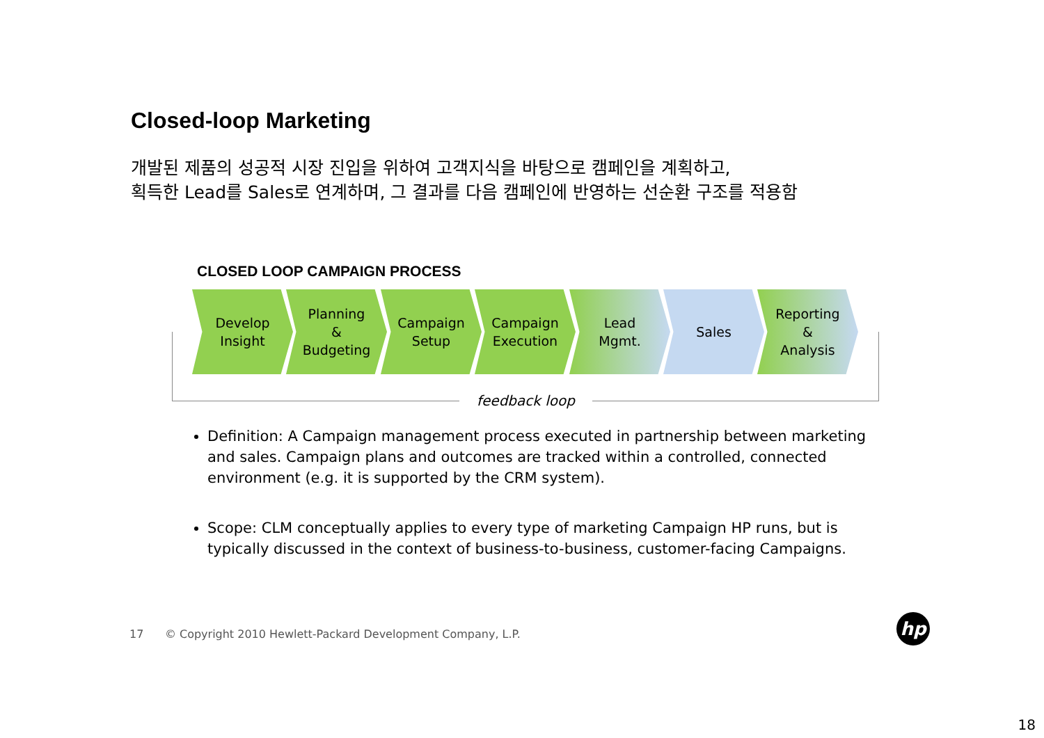Closed-loop Marketing
개발된 제품의 성공적 시장 진입을 위하여 고객지식을 바탕으로 캠페인을 계획하고,
획득한 Lead를 Sales로 연계하며, 그 결과를 다음 캠페인에 반영하는 선순환 구조를 적용함
CLOSED LOOP CAMPAIGN PROCESS
feedback loop
Develop
Insight
Planning
&
Budgeting
Campaign
Setup
Campaign
Execution
Lead
Mgmt.
Sales
Reporting
&
Analysis
Definition: A Campaign management process executed in partnership between marketing and sales. Campaign plans and outcomes are tracked within a controlled, connected environment (e.g. it is supported by the CRM system).
Scope: CLM conceptually applies to every type of marketing Campaign HP runs, but is typically discussed in the context of business-to-business, customer-facing Campaigns.
17 © Copyright 2010 Hewlett-Packard Development Company, L.P.
hp
18